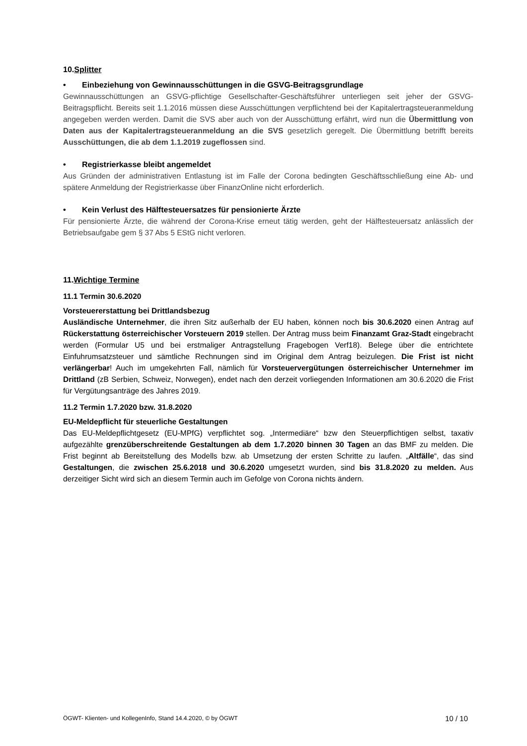10.Splitter
• Einbeziehung von Gewinnausschüttungen in die GSVG-Beitragsgrundlage
Gewinnausschüttungen an GSVG-pflichtige Gesellschafter-Geschäftsführer unterliegen seit jeher der GSVG-Beitragspflicht. Bereits seit 1.1.2016 müssen diese Ausschüttungen verpflichtend bei der Kapitalertragsteueranmeldung angegeben werden werden. Damit die SVS aber auch von der Ausschüttung erfährt, wird nun die Übermittlung von Daten aus der Kapitalertragsteueranmeldung an die SVS gesetzlich geregelt. Die Übermittlung betrifft bereits Ausschüttungen, die ab dem 1.1.2019 zugeflossen sind.
• Registrierkasse bleibt angemeldet
Aus Gründen der administrativen Entlastung ist im Falle der Corona bedingten Geschäftsschließung eine Ab- und spätere Anmeldung der Registrierkasse über FinanzOnline nicht erforderlich.
• Kein Verlust des Hälftesteuersatzes für pensionierte Ärzte
Für pensionierte Ärzte, die während der Corona-Krise erneut tätig werden, geht der Hälftesteuersatz anlässlich der Betriebsaufgabe gem § 37 Abs 5 EStG nicht verloren.
11.Wichtige Termine
11.1 Termin 30.6.2020
Vorsteuererstattung bei Drittlandsbezug
Ausländische Unternehmer, die ihren Sitz außerhalb der EU haben, können noch bis 30.6.2020 einen Antrag auf Rückerstattung österreichischer Vorsteuern 2019 stellen. Der Antrag muss beim Finanzamt Graz-Stadt eingebracht werden (Formular U5 und bei erstmaliger Antragstellung Fragebogen Verf18). Belege über die entrichtete Einfuhrumsatzsteuer und sämtliche Rechnungen sind im Original dem Antrag beizulegen. Die Frist ist nicht verlängerbar! Auch im umgekehrten Fall, nämlich für Vorsteuervergütungen österreichischer Unternehmer im Drittland (zB Serbien, Schweiz, Norwegen), endet nach den derzeit vorliegenden Informationen am 30.6.2020 die Frist für Vergütungsanträge des Jahres 2019.
11.2 Termin 1.7.2020 bzw. 31.8.2020
EU-Meldepflicht für steuerliche Gestaltungen
Das EU-Meldepflichtgesetz (EU-MPfG) verpflichtet sog. „Intermediäre“ bzw den Steuerpflichtigen selbst, taxativ aufgezählte grenzüberschreitende Gestaltungen ab dem 1.7.2020 binnen 30 Tagen an das BMF zu melden. Die Frist beginnt ab Bereitstellung des Modells bzw. ab Umsetzung der ersten Schritte zu laufen. „Altfälle“, das sind Gestaltungen, die zwischen 25.6.2018 und 30.6.2020 umgesetzt wurden, sind bis 31.8.2020 zu melden. Aus derzeitiger Sicht wird sich an diesem Termin auch im Gefolge von Corona nichts ändern.
ÖGWT- Klienten- und KollegenInfo, Stand 14.4.2020, © by ÖGWT 10 / 10